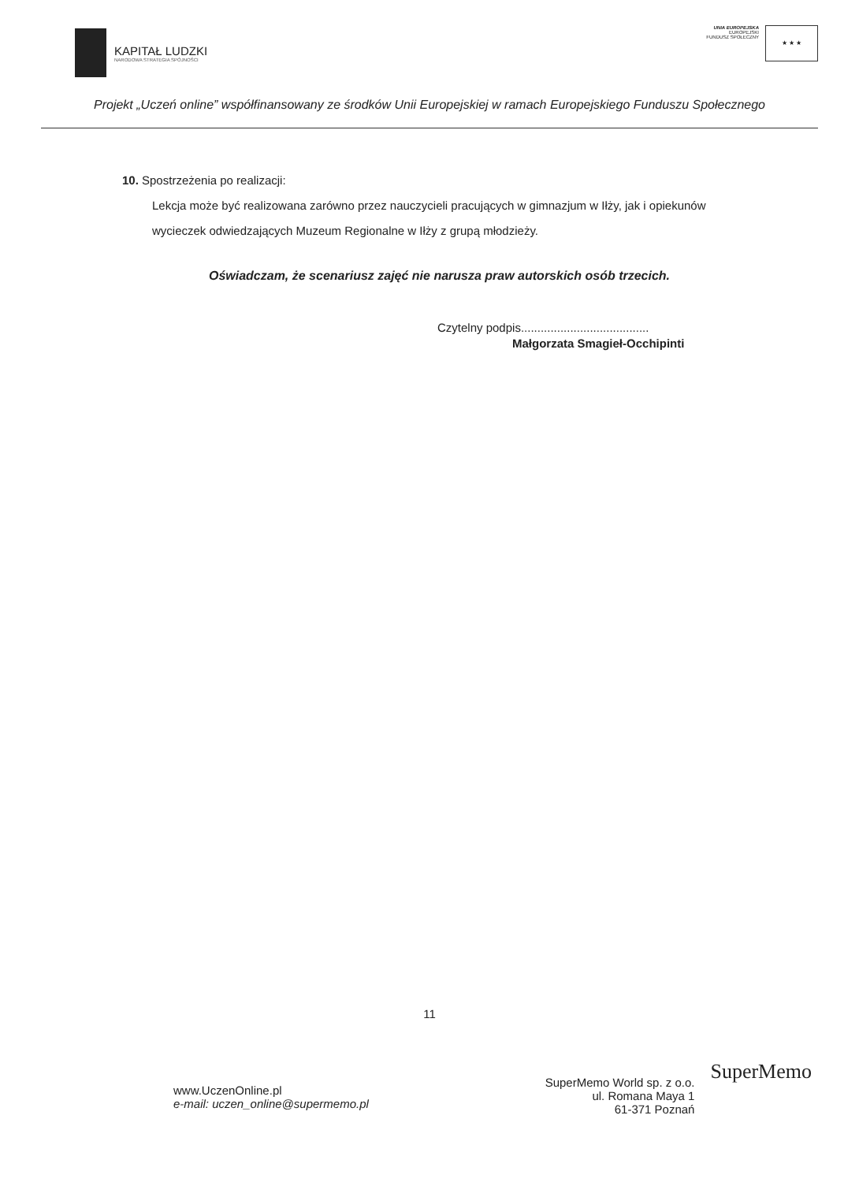KAPITAŁ LUDZKI
NARODOWA STRATEGIA SPÓJNOŚCI
UNIA EUROPEJSKA
EUROPEJSKI
FUNDUSZ SPOŁECZNY
★ ★ ★
Projekt „Uczeń online” współfinansowany ze środków Unii Europejskiej w ramach Europejskiego Funduszu Społecznego
10. Spostrzeżenia po realizacji:
Lekcja może być realizowana zarówno przez nauczycieli pracujących w gimnazjum w Iłży, jak i opiekunów wycieczek odwiedzających Muzeum Regionalne w Iłży z grupą młodzieży.
Oświadczam, że scenariusz zajęć nie narusza praw autorskich osób trzecich.
Czytelny podpis.......................................
Małgorzata Smagieł-Occhipinti
11
www.UczenOnline.pl
e-mail: uczen_online@supermemo.pl
SuperMemo World sp. z o.o.
ul. Romana Maya 1
61-371 Poznań
SuperMemo